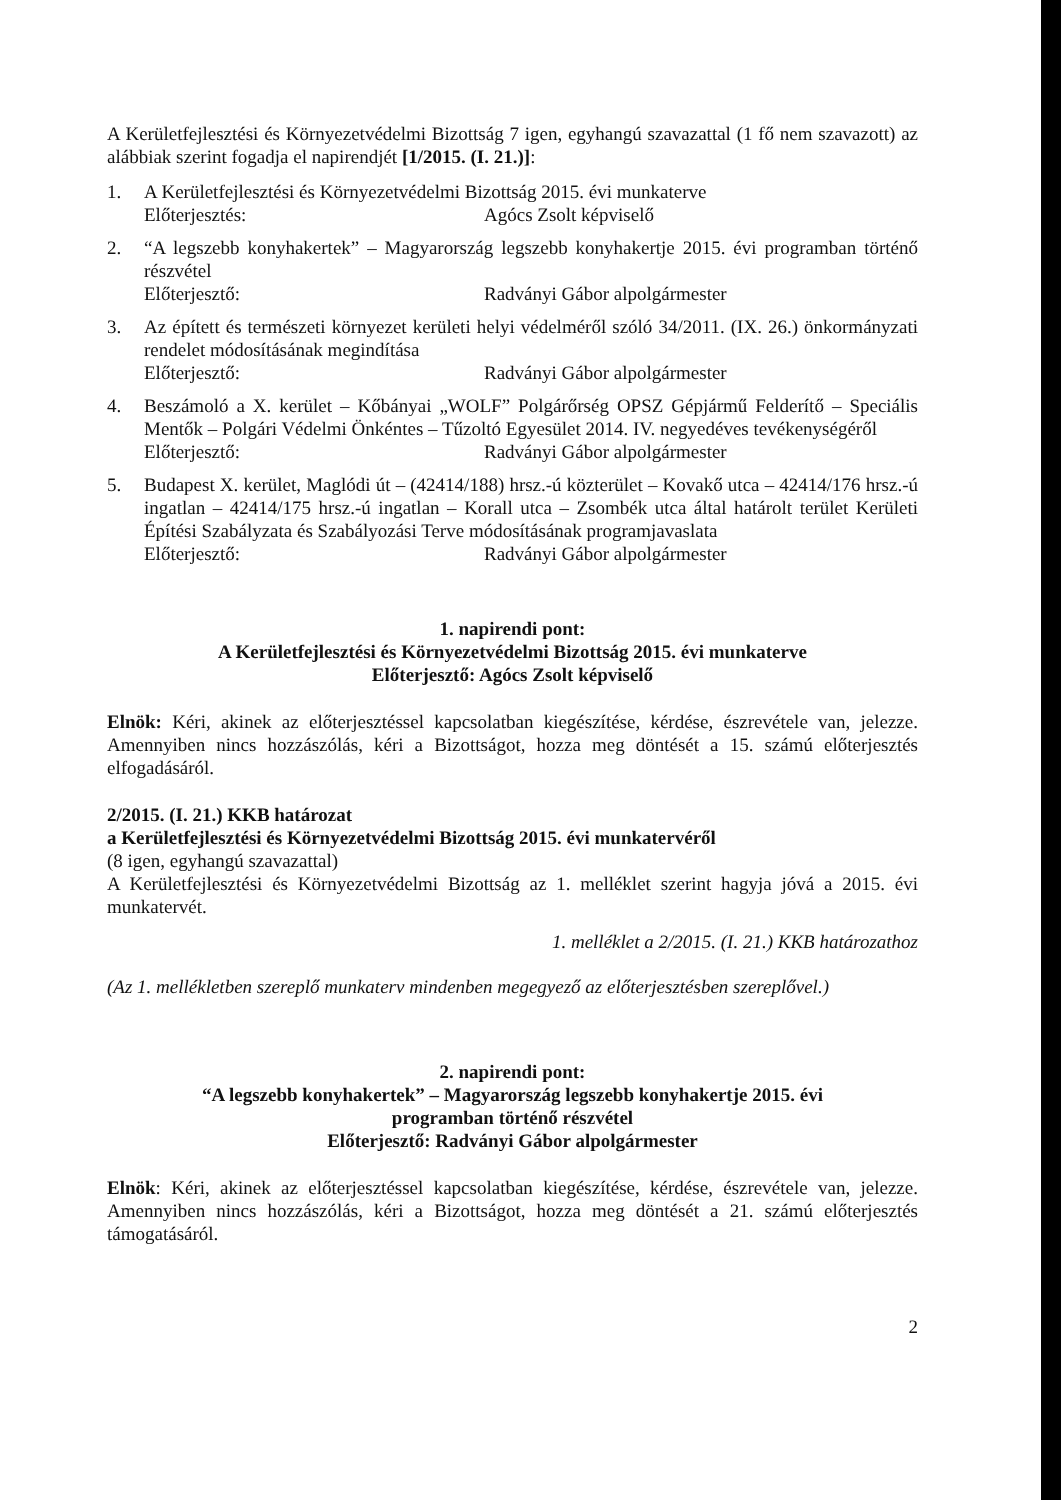A Kerületfejlesztési és Környezetvédelmi Bizottság 7 igen, egyhangú szavazattal (1 fő nem szavazott) az alábbiak szerint fogadja el napirendjét [1/2015. (I. 21.)]:
1. A Kerületfejlesztési és Környezetvédelmi Bizottság 2015. évi munkaterve
Előterjesztés: Agócs Zsolt képviselő
2. “A legszebb konyhakertek” – Magyarország legszebb konyhakertje 2015. évi programban történő részvétel
Előterjesztő: Radványi Gábor alpolgármester
3. Az épített és természeti környezet kerületi helyi védelméről szóló 34/2011. (IX. 26.) önkormányzati rendelet módosításának megindítása
Előterjesztő: Radványi Gábor alpolgármester
4. Beszámoló a X. kerület – Kőbányai „WOLF” Polgárőrség OPSZ Gépjármű Felderítő – Speciális Mentők – Polgári Védelmi Önkéntes – Tűzoltó Egyesület 2014. IV. negyedéves tevékenységéről
Előterjesztő: Radványi Gábor alpolgármester
5. Budapest X. kerület, Maglódi út – (42414/188) hrsz.-ú közterület – Kovakő utca – 42414/176 hrsz.-ú ingatlan – 42414/175 hrsz.-ú ingatlan – Korall utca – Zsombék utca által határolt terület Kerületi Építési Szabályzata és Szabályozási Terve módosításának programjavaslata
Előterjesztő: Radványi Gábor alpolgármester
1. napirendi pont:
A Kerületfejlesztési és Környezetvédelmi Bizottság 2015. évi munkaterve
Előterjesztő: Agócs Zsolt képviselő
Elnök: Kéri, akinek az előterjesztéssel kapcsolatban kiegészítése, kérdése, észrevétele van, jelezze. Amennyiben nincs hozzászólás, kéri a Bizottságot, hozza meg döntését a 15. számú előterjesztés elfogadásáról.
2/2015. (I. 21.) KKB határozat
a Kerületfejlesztési és Környezetvédelmi Bizottság 2015. évi munkatervéről
(8 igen, egyhangú szavazattal)
A Kerületfejlesztési és Környezetvédelmi Bizottság az 1. melléklet szerint hagyja jóvá a 2015. évi munkatervét.
1. melléklet a 2/2015. (I. 21.) KKB határozathoz
(Az 1. mellékletben szereplő munkaterv mindenben megegyező az előterjesztésben szereplővel.)
2. napirendi pont:
“A legszebb konyhakertek” – Magyarország legszebb konyhakertje 2015. évi
programban történő részvétel
Előterjesztő: Radványi Gábor alpolgármester
Elnök: Kéri, akinek az előterjesztéssel kapcsolatban kiegészítése, kérdése, észrevétele van, jelezze. Amennyiben nincs hozzászólás, kéri a Bizottságot, hozza meg döntését a 21. számú előterjesztés támogatásáról.
2